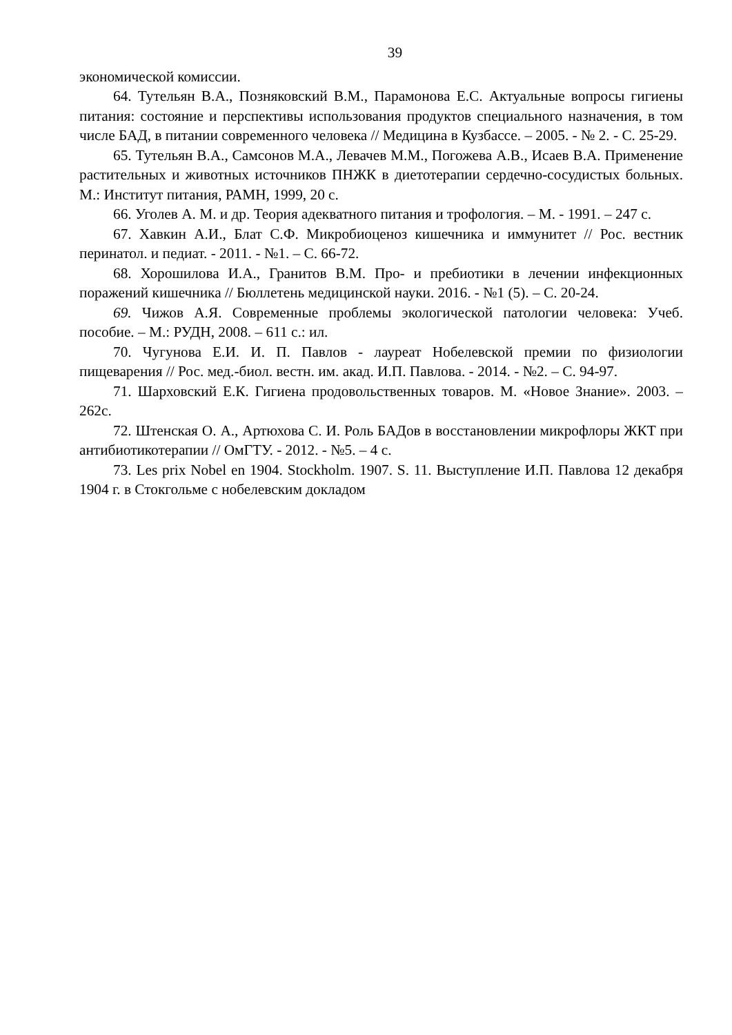39
экономической комиссии.
64. Тутельян В.А., Позняковский В.М., Парамонова Е.С. Актуальные вопросы гигиены питания: состояние и перспективы использования продуктов специального назначения, в том числе БАД, в питании современного человека // Медицина в Кузбассе. – 2005. - № 2. - С. 25-29.
65. Тутельян В.А., Самсонов М.А., Левачев М.М., Погожева А.В., Исаев В.А. Применение растительных и животных источников ПНЖК в диетотерапии сердечно-сосудистых больных. М.: Институт питания, РАМН, 1999, 20 с.
66. Уголев А. М. и др. Теория адекватного питания и трофология. – М. - 1991. – 247 с.
67. Хавкин А.И., Блат С.Ф. Микробиоценоз кишечника и иммунитет // Рос. вестник перинатол. и педиат. - 2011. - №1. – С. 66-72.
68. Хорошилова И.А., Гранитов В.М. Про- и пребиотики в лечении инфекционных поражений кишечника // Бюллетень медицинской науки. 2016. - №1 (5). – С. 20-24.
69. Чижов А.Я. Современные проблемы экологической патологии человека: Учеб. пособие. – М.: РУДН, 2008. – 611 с.: ил.
70. Чугунова Е.И. И. П. Павлов - лауреат Нобелевской премии по физиологии пищеварения // Рос. мед.-биол. вестн. им. акад. И.П. Павлова. - 2014. - №2. – С. 94-97.
71. Шарховский Е.К. Гигиена продовольственных товаров. М. «Новое Знание». 2003. – 262с.
72. Штенская О. А., Артюхова С. И. Роль БАДов в восстановлении микрофлоры ЖКТ при антибиотикотерапии // ОмГТУ. - 2012. - №5. – 4 с.
73. Les prix Nobel en 1904. Stockholm. 1907. S. 11. Выступление И.П. Павлова 12 декабря 1904 г. в Стокгольме с нобелевским докладом